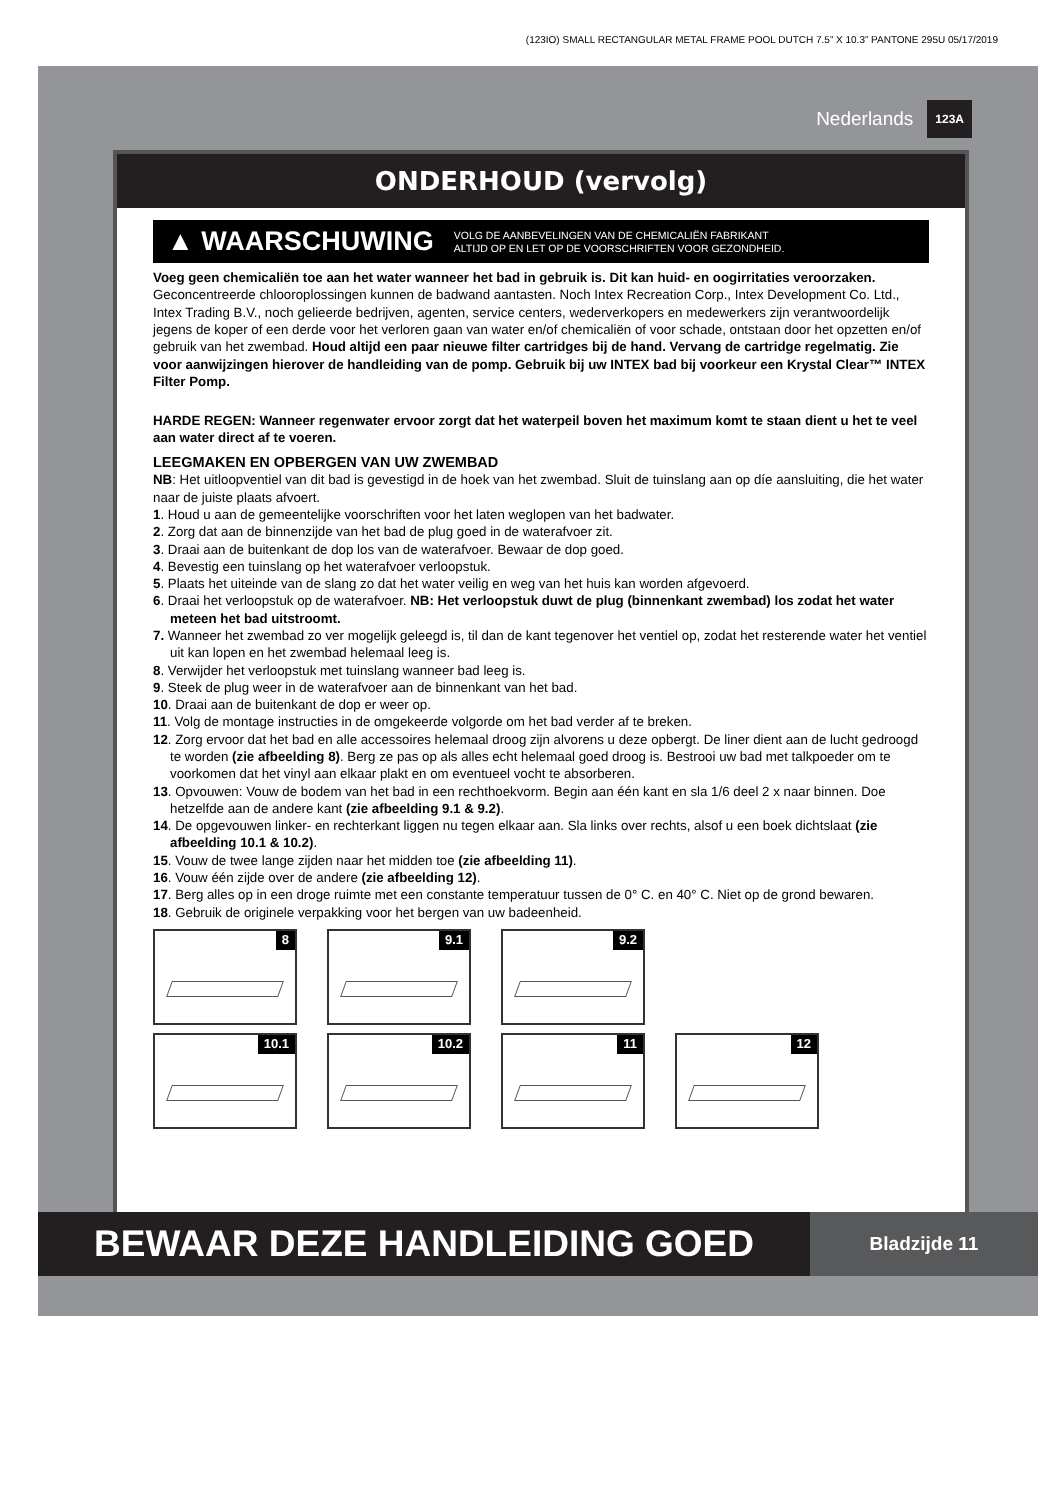(123IO) SMALL RECTANGULAR METAL FRAME POOL DUTCH 7.5” X 10.3” PANTONE 295U 05/17/2019
Nederlands 123A
ONDERHOUD (vervolg)
▲ WAARSCHUWING VOLG DE AANBEVELINGEN VAN DE CHEMICALIËN FABRIKANT
ALTIJD OP EN LET OP DE VOORSCHRIFTEN VOOR GEZONDHEID.
Voeg geen chemicaliën toe aan het water wanneer het bad in gebruik is. Dit kan huid- en oogirritaties veroorzaken. Geconcentreerde chlooroplossingen kunnen de badwand aantasten. Noch Intex Recreation Corp., Intex Development Co. Ltd., Intex Trading B.V., noch gelieerde bedrijven, agenten, service centers, wederverkopers en medewerkers zijn verantwoordelijk jegens de koper of een derde voor het verloren gaan van water en/of chemicaliën of voor schade, ontstaan door het opzetten en/of gebruik van het zwembad. Houd altijd een paar nieuwe filter cartridges bij de hand. Vervang de cartridge regelmatig. Zie voor aanwijzingen hierover de handleiding van de pomp. Gebruik bij uw INTEX bad bij voorkeur een Krystal Clear™ INTEX Filter Pomp.
HARDE REGEN: Wanneer regenwater ervoor zorgt dat het waterpeil boven het maximum komt te staan dient u het te veel aan water direct af te voeren.
LEEGMAKEN EN OPBERGEN VAN UW ZWEMBAD
NB: Het uitloopventiel van dit bad is gevestigd in de hoek van het zwembad. Sluit de tuinslang aan op díe aansluiting, die het water naar de juiste plaats afvoert.
1. Houd u aan de gemeentelijke voorschriften voor het laten weglopen van het badwater.
2. Zorg dat aan de binnenzijde van het bad de plug goed in de waterafvoer zit.
3. Draai aan de buitenkant de dop los van de waterafvoer. Bewaar de dop goed.
4. Bevestig een tuinslang op het waterafvoer verloopstuk.
5. Plaats het uiteinde van de slang zo dat het water veilig en weg van het huis kan worden afgevoerd.
6. Draai het verloopstuk op de waterafvoer. NB: Het verloopstuk duwt de plug (binnenkant zwembad) los zodat het water meteen het bad uitstroomt.
7. Wanneer het zwembad zo ver mogelijk geleegd is, til dan de kant tegenover het ventiel op, zodat het resterende water het ventiel uit kan lopen en het zwembad helemaal leeg is.
8. Verwijder het verloopstuk met tuinslang wanneer bad leeg is.
9. Steek de plug weer in de waterafvoer aan de binnenkant van het bad.
10. Draai aan de buitenkant de dop er weer op.
11. Volg de montage instructies in de omgekeerde volgorde om het bad verder af te breken.
12. Zorg ervoor dat het bad en alle accessoires helemaal droog zijn alvorens u deze opbergt. De liner dient aan de lucht gedroogd te worden (zie afbeelding 8). Berg ze pas op als alles echt helemaal goed droog is. Bestrooi uw bad met talkpoeder om te voorkomen dat het vinyl aan elkaar plakt en om eventueel vocht te absorberen.
13. Opvouwen: Vouw de bodem van het bad in een rechthoekvorm. Begin aan één kant en sla 1/6 deel 2 x naar binnen. Doe hetzelfde aan de andere kant (zie afbeelding 9.1 & 9.2).
14. De opgevouwen linker- en rechterkant liggen nu tegen elkaar aan. Sla links over rechts, alsof u een boek dichtslaat (zie afbeelding 10.1 & 10.2).
15. Vouw de twee lange zijden naar het midden toe (zie afbeelding 11).
16. Vouw één zijde over de andere (zie afbeelding 12).
17. Berg alles op in een droge ruimte met een constante temperatuur tussen de 0° C. en 40° C. Niet op de grond bewaren.
18. Gebruik de originele verpakking voor het bergen van uw badeenheid.
8
9.1
9.2
10.1
10.2
11
12
BEWAAR DEZE HANDLEIDING GOED
Bladzijde 11